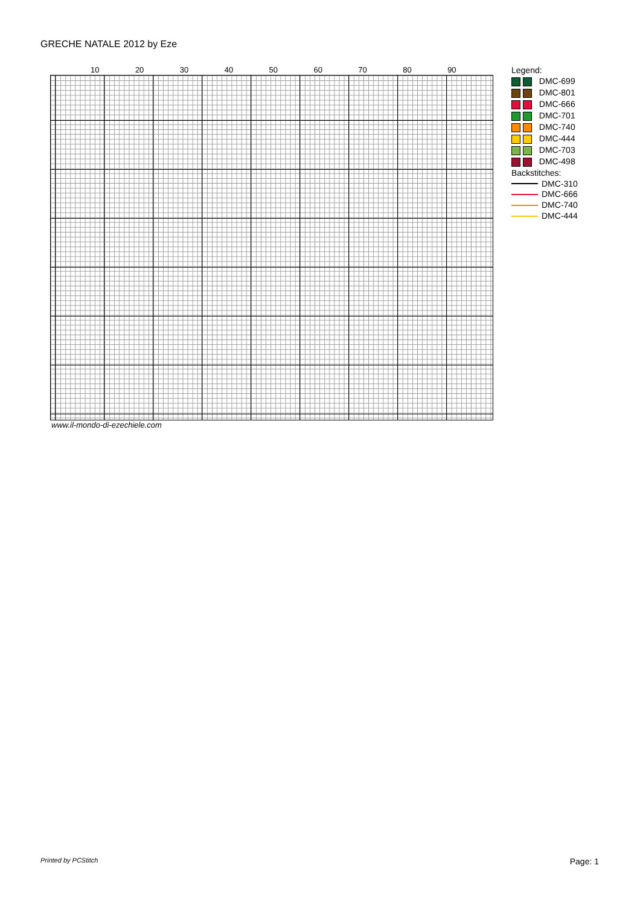GRECHE NATALE 2012 by Eze
10 20 30 40 50 60 70 80 90
www.il-mondo-di-ezechiele.com
Legend:
DMC-699
DMC-801
DMC-666
DMC-701
DMC-740
DMC-444
DMC-703
DMC-498
Backstitches:
DMC-310
DMC-666
DMC-740
DMC-444
Printed by PCStitch Page: 1